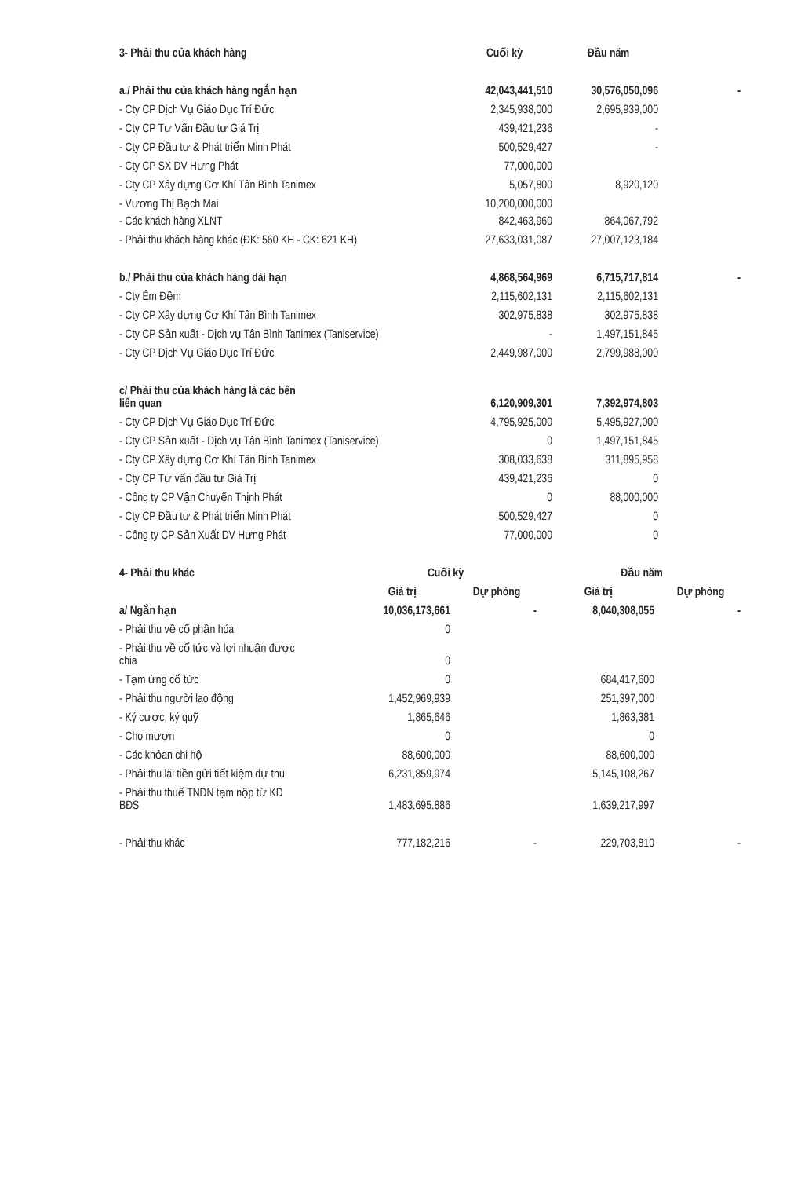| 3- Phải thu của khách hàng | Cuối kỳ | Đầu năm | |
| --- | --- | --- | --- |
| a./ Phải thu của khách hàng ngắn hạn | 42,043,441,510 | 30,576,050,096 | - |
| - Cty CP Dịch Vụ Giáo Dục Trí Đức | 2,345,938,000 | 2,695,939,000 | |
| - Cty CP Tư Vấn Đầu tư Giá Trị | 439,421,236 | - | |
| - Cty CP Đầu tư & Phát triển Minh Phát | 500,529,427 | - | |
| - Cty CP SX DV Hưng Phát | 77,000,000 | | |
| - Cty CP Xây dựng Cơ Khí Tân Bình Tanimex | 5,057,800 | 8,920,120 | |
| - Vương Thị Bạch Mai | 10,200,000,000 | | |
| - Các khách hàng XLNT | 842,463,960 | 864,067,792 | |
| - Phải thu khách hàng khác (ĐK: 560 KH - CK: 621 KH) | 27,633,031,087 | 27,007,123,184 | |
| b./ Phải thu của khách hàng dài hạn | 4,868,564,969 | 6,715,717,814 | - |
| - Cty Êm Đềm | 2,115,602,131 | 2,115,602,131 | |
| - Cty CP Xây dựng Cơ Khí Tân Bình Tanimex | 302,975,838 | 302,975,838 | |
| - Cty CP Sản xuất - Dịch vụ Tân Bình Tanimex (Taniservice) | - | 1,497,151,845 | |
| - Cty CP Dịch Vụ Giáo Dục Trí Đức | 2,449,987,000 | 2,799,988,000 | |
| c/ Phải thu của khách hàng là các bên liên quan | 6,120,909,301 | 7,392,974,803 | |
| - Cty CP Dịch Vụ Giáo Dục Trí Đức | 4,795,925,000 | 5,495,927,000 | |
| - Cty CP Sản xuất - Dịch vụ Tân Bình Tanimex (Taniservice) | 0 | 1,497,151,845 | |
| - Cty CP Xây dựng Cơ Khí Tân Bình Tanimex | 308,033,638 | 311,895,958 | |
| - Cty CP Tư vấn đầu tư Giá Trị | 439,421,236 | 0 | |
| - Công ty CP Vận Chuyển Thịnh Phát | 0 | 88,000,000 | |
| - Cty CP Đầu tư & Phát triển Minh Phát | 500,529,427 | 0 | |
| - Công ty CP Sản Xuất DV Hưng Phát | 77,000,000 | 0 | |
| 4- Phải thu khác | Cuối kỳ | | Đầu năm | |
| --- | --- | --- | --- | --- |
| | Giá trị | Dự phòng | Giá trị | Dự phòng |
| a/ Ngắn hạn | 10,036,173,661 | - | 8,040,308,055 | - |
| - Phải thu về cổ phần hóa | 0 | | | |
| - Phải thu về cổ tức và lợi nhuận được chia | 0 | | | |
| - Tạm ứng cổ tức | 0 | | 684,417,600 | |
| - Phải thu người lao động | 1,452,969,939 | | 251,397,000 | |
| - Ký cược, ký quỹ | 1,865,646 | | 1,863,381 | |
| - Cho mượn | 0 | | 0 | |
| - Các khỏan chi hộ | 88,600,000 | | 88,600,000 | |
| - Phải thu lãi tiền gửi tiết kiệm dự thu | 6,231,859,974 | | 5,145,108,267 | |
| - Phải thu thuế TNDN tạm nộp từ KD BĐS | 1,483,695,886 | | 1,639,217,997 | |
| - Phải thu khác | 777,182,216 | - | 229,703,810 | - |